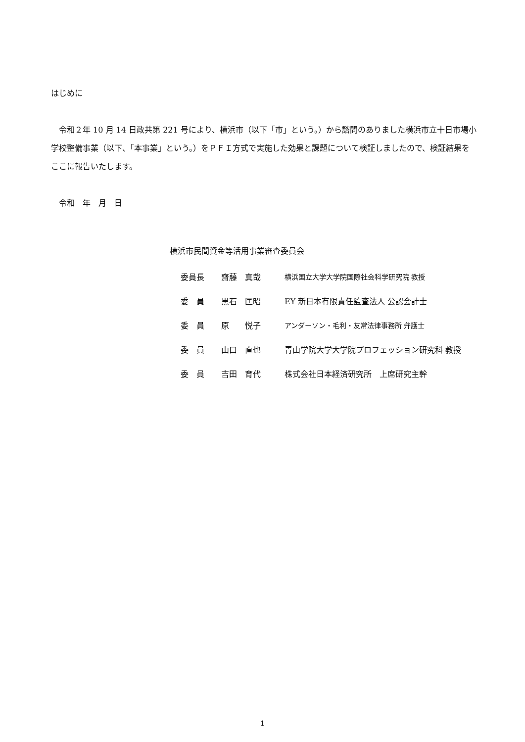はじめに
　令和２年 10 月 14 日政共第 221 号により、横浜市（以下「市」という。）から諮問のありました横浜市立十日市場小学校整備事業（以下、「本事業」という。）をＰＦＩ方式で実施した効果と課題について検証しましたので、検証結果をここに報告いたします。
　令和　年　月　日
横浜市民間資金等活用事業審査委員会
| 委員長 | 齋藤 真哉 | 横浜国立大学大学院国際社会科学研究院 教授 |
| 委 員 | 黒石 匡昭 | EY 新日本有限責任監査法人 公認会計士 |
| 委 員 | 原 悦子 | アンダーソン・毛利・友常法律事務所 弁護士 |
| 委 員 | 山口 直也 | 青山学院大学大学院プロフェッション研究科 教授 |
| 委 員 | 吉田 育代 | 株式会社日本経済研究所 上席研究主幹 |
1